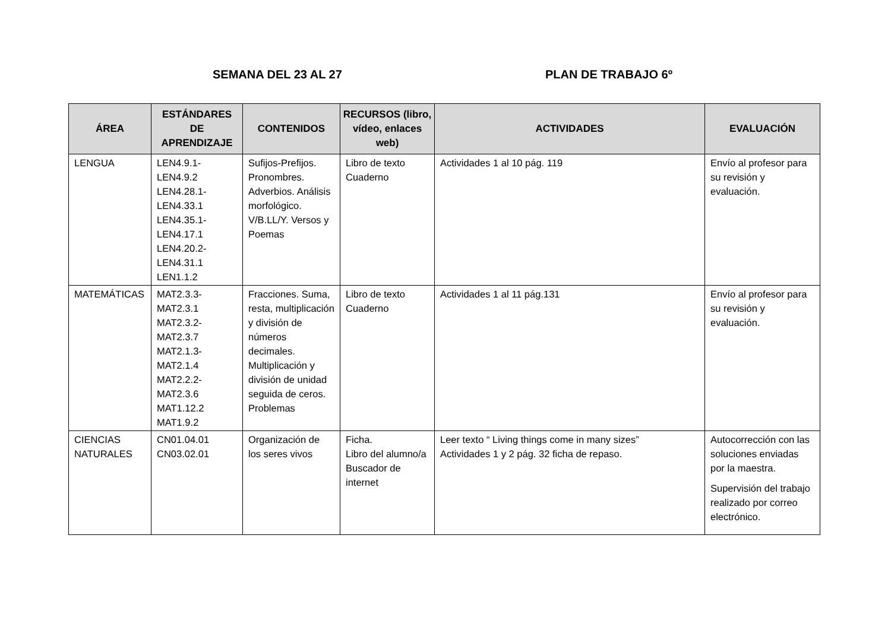SEMANA DEL 23 AL 27 PLAN DE TRABAJO 6º
| ÁREA | ESTÁNDARES DE APRENDIZAJE | CONTENIDOS | RECURSOS (libro, vídeo, enlaces web) | ACTIVIDADES | EVALUACIÓN |
| --- | --- | --- | --- | --- | --- |
| LENGUA | LEN4.9.1- LEN4.9.2 LEN4.28.1- LEN4.33.1 LEN4.35.1- LEN4.17.1 LEN4.20.2- LEN4.31.1 LEN1.1.2 | Sufijos-Prefijos. Pronombres. Adverbios. Análisis morfológico. V/B.LL/Y. Versos y Poemas | Libro de texto Cuaderno | Actividades 1 al 10 pág. 119 | Envío al profesor para su revisión y evaluación. |
| MATEMÁTICAS | MAT2.3.3- MAT2.3.1 MAT2.3.2- MAT2.3.7 MAT2.1.3- MAT2.1.4 MAT2.2.2- MAT2.3.6 MAT1.12.2 MAT1.9.2 | Fracciones. Suma, resta, multiplicación y división de números decimales. Multiplicación y división de unidad seguida de ceros. Problemas | Libro de texto Cuaderno | Actividades 1 al 11 pág.131 | Envío al profesor para su revisión y evaluación. |
| CIENCIAS NATURALES | CN01.04.01 CN03.02.01 | Organización de los seres vivos | Ficha. Libro del alumno/a Buscador de internet | Leer texto “ Living things come in many sizes” Actividades 1 y 2 pág. 32 ficha de repaso. | Autocorrección con las soluciones enviadas por la maestra. Supervisión del trabajo realizado por correo electrónico. |